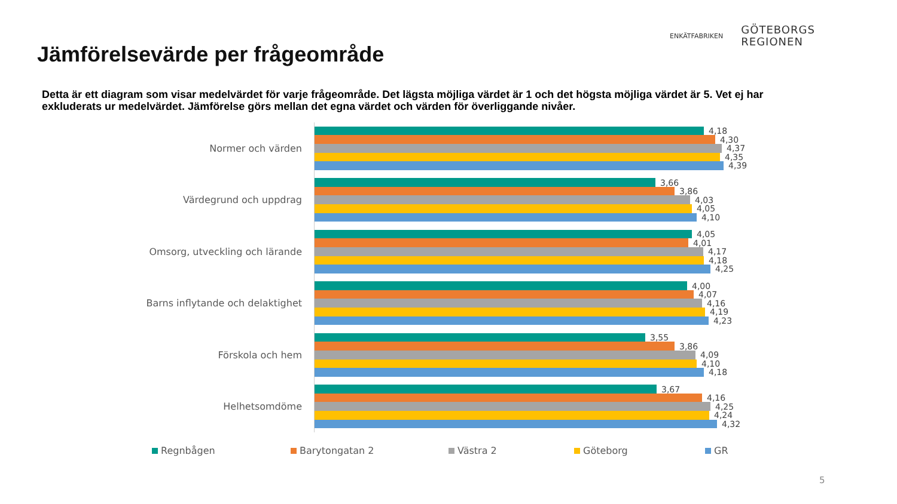Jämförelsevärde per frågeområde
ENKÄTFABRIKEN
GÖTEBORGS
REGIONEN
Detta är ett diagram som visar medelvärdet för varje frågeområde. Det lägsta möjliga värdet är 1 och det högsta möjliga värdet är 5. Vet ej har exkluderats ur medelvärdet. Jämförelse görs mellan det egna värdet och värden för överliggande nivåer.
Normer och värden
4,18
4,30
4,37
4,35
4,39
Värdegrund och uppdrag
3,66
3,86
4,03
4,05
4,10
Omsorg, utveckling och lärande
4,05
4,01
4,17
4,18
4,25
Barns inflytande och delaktighet
4,00
4,07
4,16
4,19
4,23
Förskola och hem
3,55
3,86
4,09
4,10
4,18
Helhetsomdöme
3,67
4,16
4,25
4,24
4,32
Regnbågen Barytongatan 2 Västra 2 Göteborg GR
5